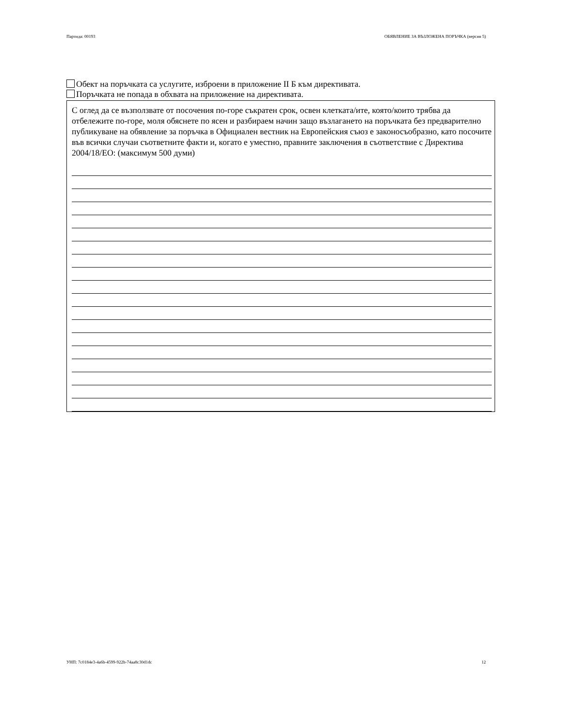Партида: 00193 ОБЯВЛЕНИЕ ЗА ВЪЗЛОЖЕНА ПОРЪЧКА (версия 5)
Обект на поръчката са услугите, изброени в приложение II Б към директивата.
Поръчката не попада в обхвата на приложение на директивата.
С оглед да се възползвате от посочения по-горе съкратен срок, освен клетката/ите, която/които трябва да отбележите по-горе, моля обяснете по ясен и разбираем начин защо възлагането на поръчката без предварително публикуване на обявление за поръчка в Официален вестник на Европейския съюз е законосъобразно, като посочите във всички случаи съответните факти и, когато е уместно, правните заключения в съответствие с Директива 2004/18/ЕО: (максимум 500 думи)
УНП: 7c0184e3-4a6b-4599-922b-74aa8c30d1dc 12